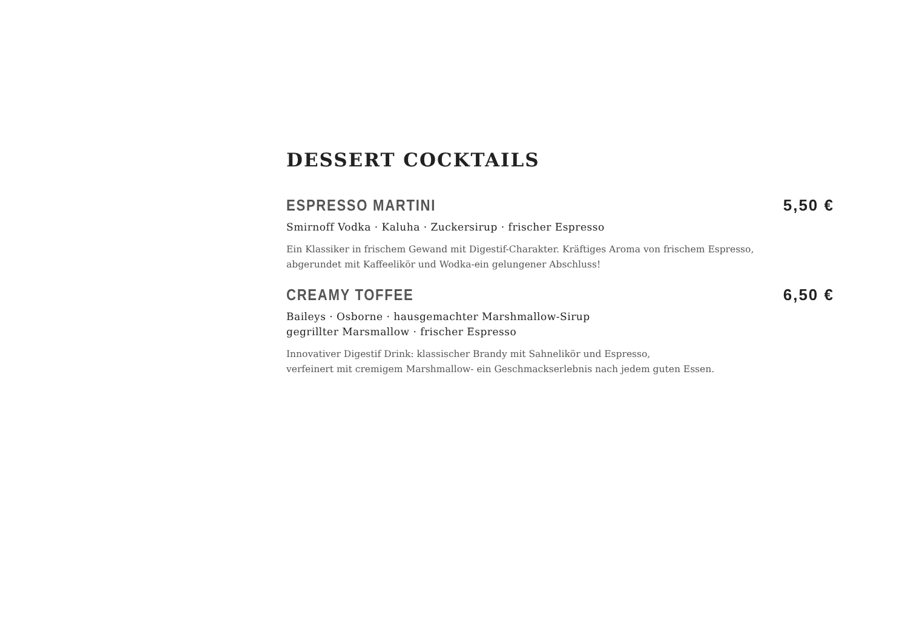DESSERT COCKTAILS
ESPRESSO MARTINI 5,50 €
Smirnoff Vodka · Kaluha · Zuckersirup · frischer Espresso
Ein Klassiker in frischem Gewand mit Digestif-Charakter. Kräftiges Aroma von frischem Espresso,
abgerundet mit Kaffeelikör und Wodka-ein gelungener Abschluss!
CREAMY TOFFEE 6,50 €
Baileys · Osborne · hausgemachter Marshmallow-Sirup
gegrillter Marsmallow · frischer Espresso
Innovativer Digestif Drink: klassischer Brandy mit Sahnelikör und Espresso,
verfeinert mit cremigem Marshmallow- ein Geschmackserlebnis nach jedem guten Essen.